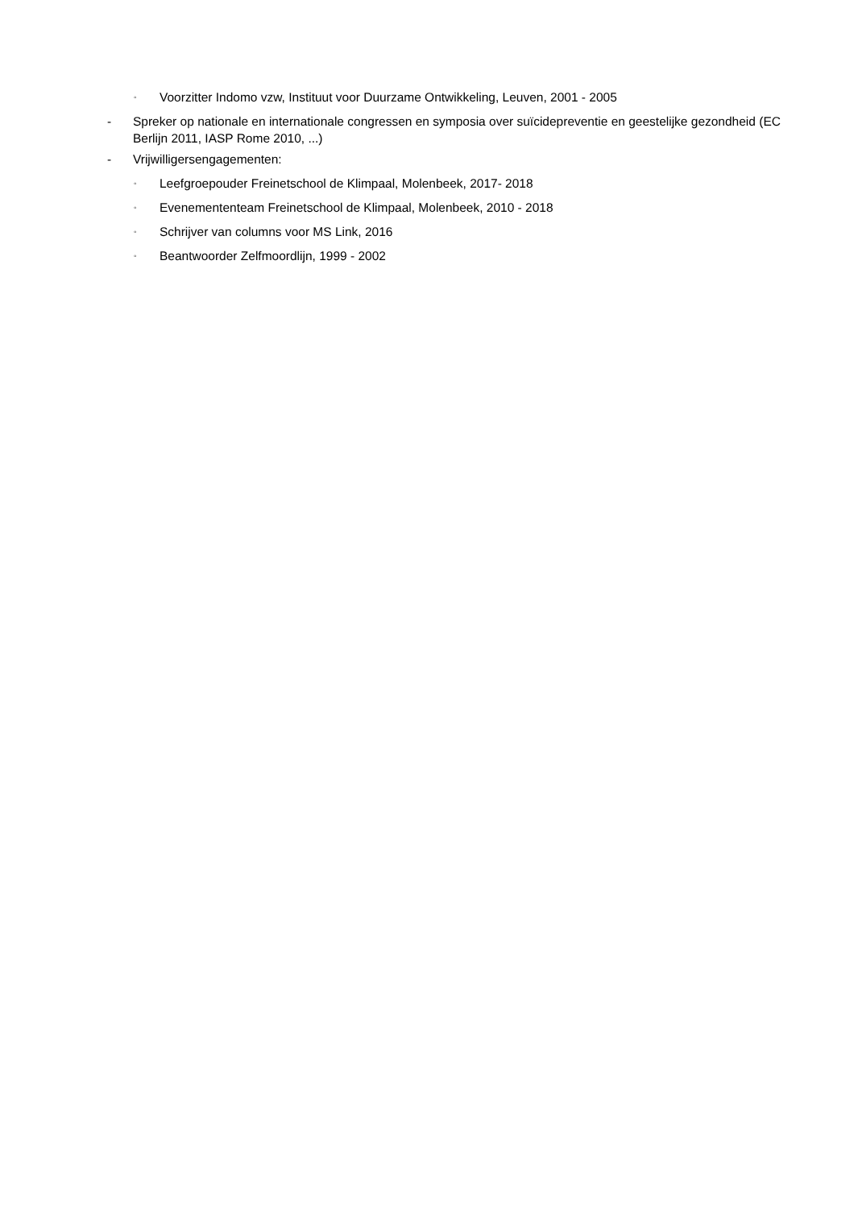◦ Voorzitter Indomo vzw, Instituut voor Duurzame Ontwikkeling, Leuven, 2001 - 2005
- Spreker op nationale en internationale congressen en symposia over suïcidepreventie en geestelijke gezondheid (EC Berlijn 2011, IASP Rome 2010, ...)
- Vrijwilligersengagementen:
◦ Leefgroepouder Freinetschool de Klimpaal, Molenbeek, 2017- 2018
◦ Evenemententeam Freinetschool de Klimpaal, Molenbeek, 2010 - 2018
◦ Schrijver van columns voor MS Link, 2016
◦ Beantwoorder Zelfmoordlijn, 1999 - 2002